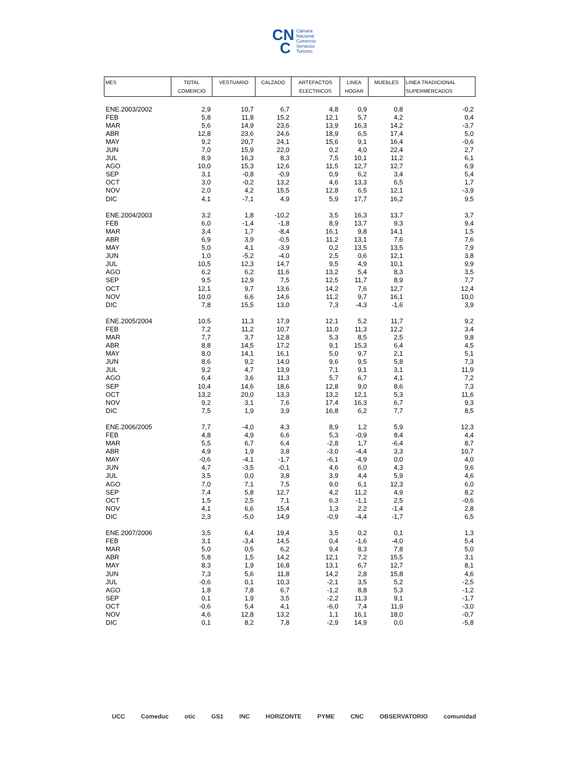CN
C Cámara
Nacional
Comercio
Servicios
Turismo
| MES | TOTAL COMERCIO | VESTUARIO | CALZADO | ARTEFACTOS ELECTRICOS | LINEA HOGAR | MUEBLES | LINEA TRADICIONAL SUPERMERCADOS |
| --- | --- | --- | --- | --- | --- | --- | --- |
| ENE.2003/2002 | 2,9 | 10,7 | 6,7 | 4,8 | 0,9 | 0,8 | -0,2 |
| FEB | 5,8 | 11,8 | 15,2 | 12,1 | 5,7 | 4,2 | 0,4 |
| MAR | 5,6 | 14,9 | 23,6 | 13,9 | 16,3 | 14,2 | -3,7 |
| ABR | 12,8 | 23,6 | 24,6 | 18,9 | 6,5 | 17,4 | 5,0 |
| MAY | 9,2 | 20,7 | 24,1 | 15,6 | 9,1 | 16,4 | -0,6 |
| JUN | 7,0 | 15,9 | 22,0 | 0,2 | 4,0 | 22,4 | 2,7 |
| JUL | 8,9 | 16,3 | 8,3 | 7,5 | 10,1 | 11,2 | 6,1 |
| AGO | 10,0 | 15,3 | 12,6 | 11,5 | 12,7 | 12,7 | 6,9 |
| SEP | 3,1 | -0,8 | -0,9 | 0,9 | 6,2 | 3,4 | 5,4 |
| OCT | 3,0 | -0,2 | 13,2 | 4,6 | 13,3 | 6,5 | 1,7 |
| NOV | 2,0 | 4,2 | 15,5 | 12,8 | 6,5 | 12,1 | -3,9 |
| DIC | 4,1 | -7,1 | 4,9 | 5,9 | 17,7 | 16,2 | 9,5 |
| ENE.2004/2003 | 3,2 | 1,8 | -10,2 | 3,5 | 16,3 | 13,7 | 3,7 |
| FEB | 6,0 | -1,4 | -1,8 | 8,9 | 13,7 | 9,3 | 9,4 |
| MAR | 3,4 | 1,7 | -8,4 | 16,1 | 9,8 | 14,1 | 1,5 |
| ABR | 6,9 | 3,9 | -0,5 | 11,2 | 13,1 | 7,6 | 7,6 |
| MAY | 5,0 | 4,1 | -3,9 | 0,2 | 13,5 | 13,5 | 7,9 |
| JUN | 1,0 | -5,2 | -4,0 | 2,5 | 0,6 | 12,1 | 3,8 |
| JUL | 10,5 | 12,3 | 14,7 | 9,5 | 4,9 | 10,1 | 9,9 |
| AGO | 6,2 | 6,2 | 11,6 | 13,2 | 5,4 | 8,3 | 3,5 |
| SEP | 9,5 | 12,9 | 7,5 | 12,5 | 11,7 | 8,9 | 7,7 |
| OCT | 12,1 | 9,7 | 13,6 | 14,2 | 7,6 | 12,7 | 12,4 |
| NOV | 10,0 | 6,6 | 14,6 | 11,2 | 9,7 | 16,1 | 10,0 |
| DIC | 7,8 | 15,5 | 13,0 | 7,3 | -4,3 | -1,6 | 3,9 |
| ENE.2005/2004 | 10,5 | 11,3 | 17,9 | 12,1 | 5,2 | 11,7 | 9,2 |
| FEB | 7,2 | 11,2 | 10,7 | 11,0 | 11,3 | 12,2 | 3,4 |
| MAR | 7,7 | 3,7 | 12,8 | 5,3 | 8,5 | 2,5 | 9,8 |
| ABR | 8,8 | 14,5 | 17,2 | 9,1 | 15,3 | 6,4 | 4,5 |
| MAY | 8,0 | 14,1 | 16,1 | 5,0 | 9,7 | 2,1 | 5,1 |
| JUN | 8,6 | 9,2 | 14,0 | 9,6 | 9,5 | 5,8 | 7,3 |
| JUL | 9,2 | 4,7 | 13,9 | 7,1 | 9,1 | 3,1 | 11,9 |
| AGO | 6,4 | 3,6 | 11,3 | 5,7 | 6,7 | 4,1 | 7,2 |
| SEP | 10,4 | 14,6 | 18,6 | 12,8 | 9,0 | 8,6 | 7,3 |
| OCT | 13,2 | 20,0 | 13,3 | 13,2 | 12,1 | 5,3 | 11,6 |
| NOV | 9,2 | 3,1 | 7,6 | 17,4 | 16,3 | 6,7 | 9,3 |
| DIC | 7,5 | 1,9 | 3,9 | 16,8 | 6,2 | 7,7 | 8,5 |
| ENE.2006/2005 | 7,7 | -4,0 | 4,3 | 8,9 | 1,2 | 5,9 | 12,3 |
| FEB | 4,8 | 4,9 | 6,6 | 5,3 | -0,9 | 8,4 | 4,4 |
| MAR | 5,5 | 6,7 | 6,4 | -2,8 | 1,7 | -6,4 | 8,7 |
| ABR | 4,9 | 1,9 | 3,8 | -3,0 | -4,4 | 3,3 | 10,7 |
| MAY | -0,6 | -4,1 | -1,7 | -6,1 | -4,9 | 0,0 | 4,0 |
| JUN | 4,7 | -3,5 | -0,1 | 4,6 | 6,0 | 4,3 | 9,6 |
| JUL | 3,5 | 0,0 | 3,8 | 3,9 | 4,4 | 5,9 | 4,6 |
| AGO | 7,0 | 7,1 | 7,5 | 9,0 | 6,1 | 12,3 | 6,0 |
| SEP | 7,4 | 5,8 | 12,7 | 4,2 | 11,2 | 4,9 | 8,2 |
| OCT | 1,5 | 2,5 | 7,1 | 6,3 | -1,1 | 2,5 | -0,6 |
| NOV | 4,1 | 6,6 | 15,4 | 1,3 | 2,2 | -1,4 | 2,8 |
| DIC | 2,3 | -5,0 | 14,9 | -0,9 | -4,4 | -1,7 | 6,5 |
| ENE.2007/2006 | 3,5 | 6,4 | 19,4 | 3,5 | 0,2 | 0,1 | 1,3 |
| FEB | 3,1 | -3,4 | 14,5 | 0,4 | -1,6 | -4,0 | 5,4 |
| MAR | 5,0 | 0,5 | 6,2 | 9,4 | 8,3 | 7,8 | 5,0 |
| ABR | 5,8 | 1,5 | 14,2 | 12,1 | 7,2 | 15,5 | 3,1 |
| MAY | 8,3 | 1,9 | 16,8 | 13,1 | 6,7 | 12,7 | 8,1 |
| JUN | 7,3 | 5,6 | 11,8 | 14,2 | 2,8 | 15,8 | 4,6 |
| JUL | -0,6 | 0,1 | 10,3 | -2,1 | 3,5 | 5,2 | -2,5 |
| AGO | 1,8 | 7,8 | 6,7 | -1,2 | 8,8 | 5,3 | -1,2 |
| SEP | 0,1 | 1,9 | 3,5 | -2,2 | 11,3 | 9,1 | -1,7 |
| OCT | -0,6 | 5,4 | 4,1 | -6,0 | 7,4 | 11,9 | -3,0 |
| NOV | 4,6 | 12,8 | 13,2 | 1,1 | 16,1 | 18,0 | -0,7 |
| DIC | 0,1 | 8,2 | 7,8 | -2,9 | 14,9 | 0,0 | -5,8 |
UCC Comeduc otic GS1 INC HORIZONTE PYME CNC OBSERVATORIO comunidad